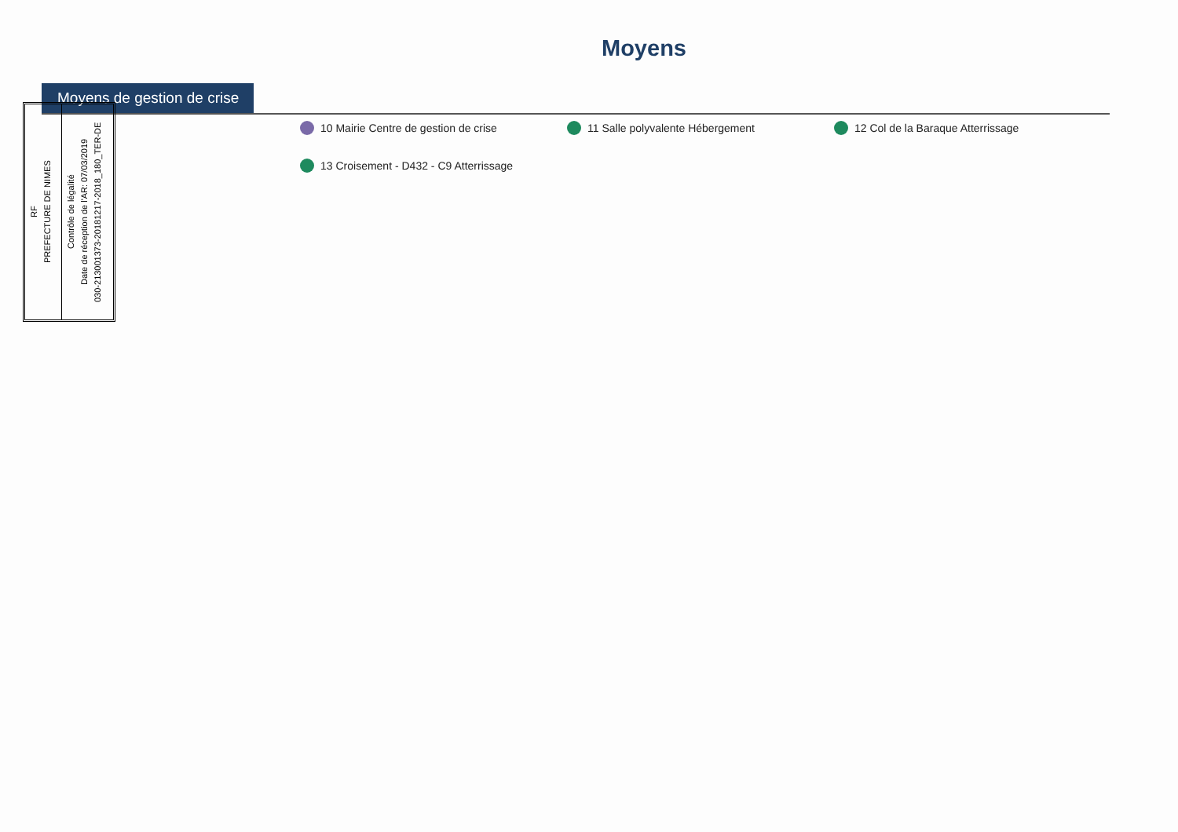Moyens
Moyens de gestion de crise
10 Mairie Centre de gestion de crise 11 Salle polyvalente Hébergement 12 Col de la Baraque Atterrissage 13 Croisement - D432 - C9 Atterrissage
RF
PREFECTURE DE NIMES
Contrôle de légalité
Date de réception de l'AR: 07/03/2019
030-213001373-20181217-2018_180_TER-DE